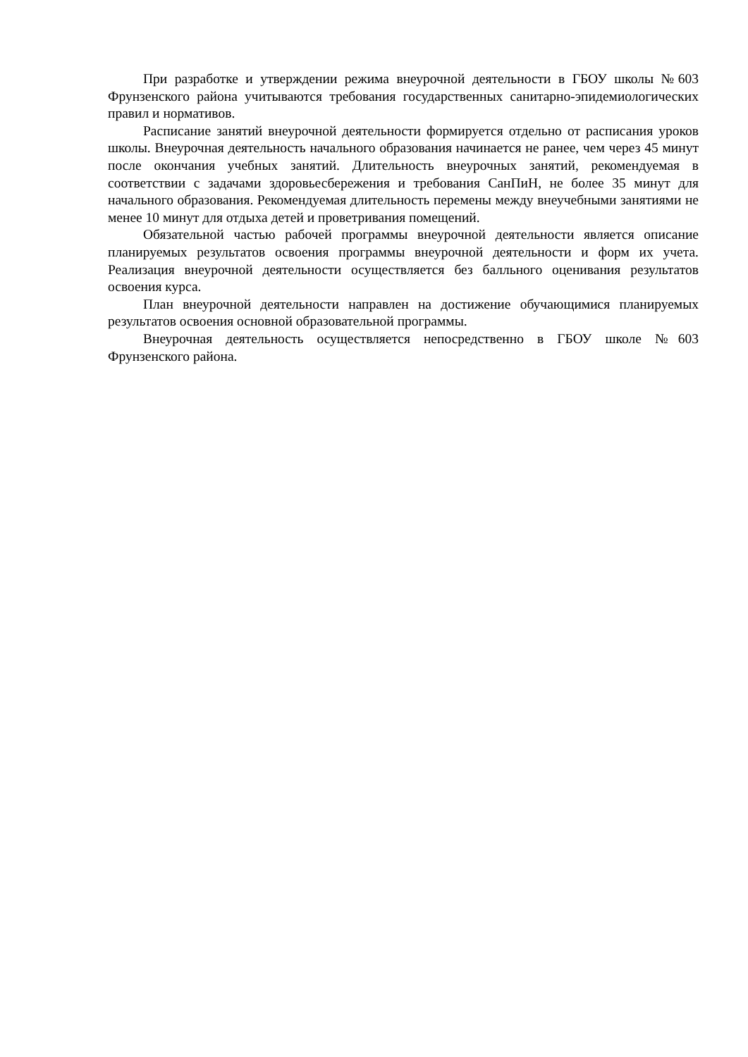При разработке и утверждении режима внеурочной деятельности в ГБОУ школы №603 Фрунзенского района учитываются требования государственных санитарно-эпидемиологических правил и нормативов.
Расписание занятий внеурочной деятельности формируется отдельно от расписания уроков школы. Внеурочная деятельность начального образования начинается не ранее, чем через 45 минут после окончания учебных занятий. Длительность внеурочных занятий, рекомендуемая в соответствии с задачами здоровьесбережения и требования СанПиН, не более 35 минут для начального образования. Рекомендуемая длительность перемены между внеучебными занятиями не менее 10 минут для отдыха детей и проветривания помещений.
Обязательной частью рабочей программы внеурочной деятельности является описание планируемых результатов освоения программы внеурочной деятельности и форм их учета. Реализация внеурочной деятельности осуществляется без балльного оценивания результатов освоения курса.
План внеурочной деятельности направлен на достижение обучающимися планируемых результатов освоения основной образовательной программы.
Внеурочная деятельность осуществляется непосредственно в ГБОУ школе №603 Фрунзенского района.